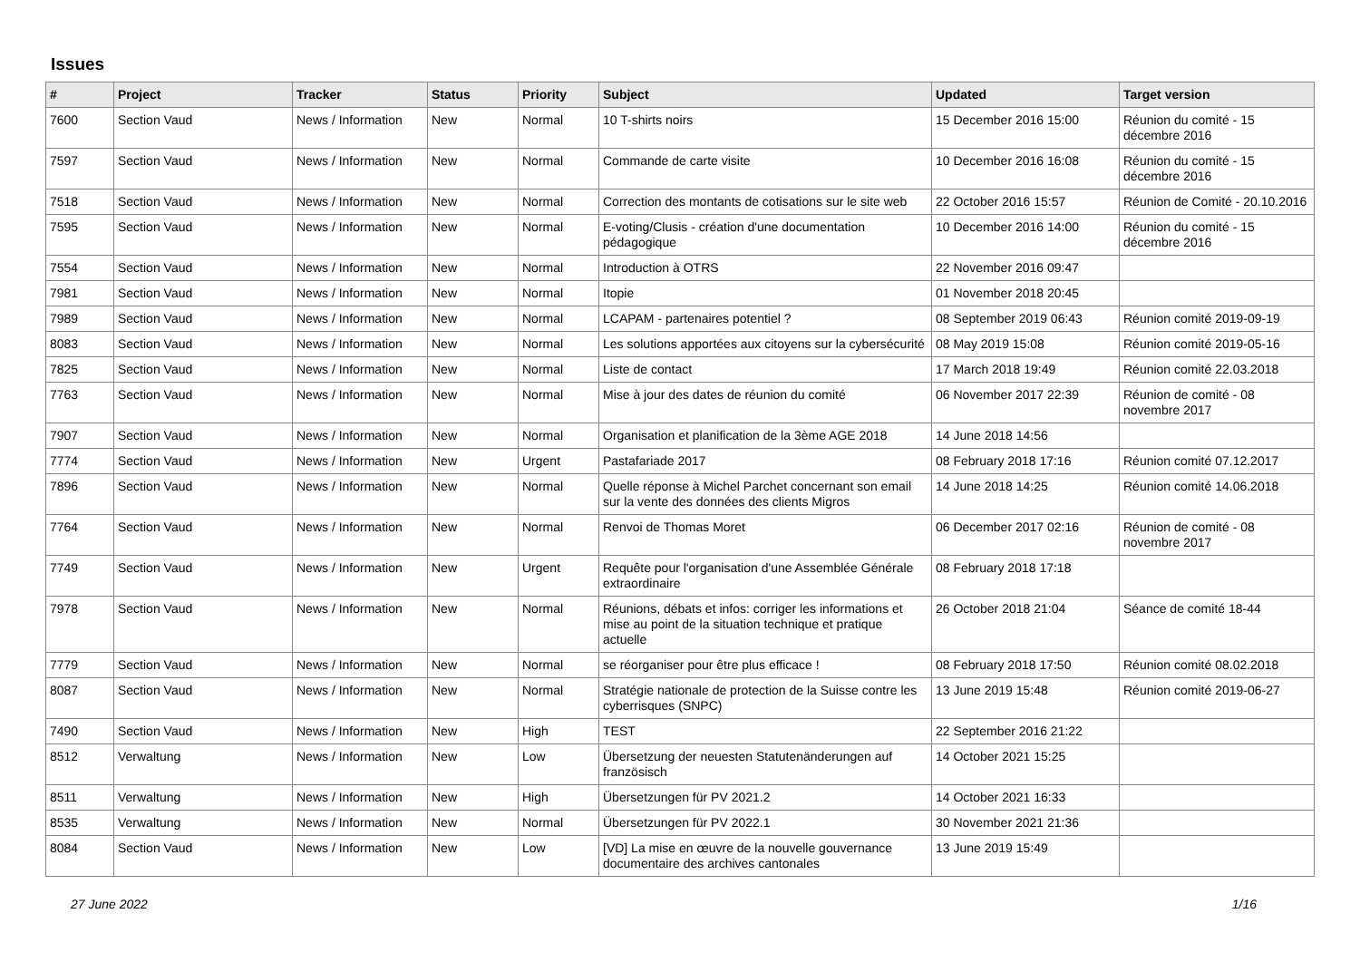Issues
| # | Project | Tracker | Status | Priority | Subject | Updated | Target version |
| --- | --- | --- | --- | --- | --- | --- | --- |
| 7600 | Section Vaud | News / Information | New | Normal | 10 T-shirts noirs | 15 December 2016 15:00 | Réunion du comité - 15 décembre 2016 |
| 7597 | Section Vaud | News / Information | New | Normal | Commande de carte visite | 10 December 2016 16:08 | Réunion du comité - 15 décembre 2016 |
| 7518 | Section Vaud | News / Information | New | Normal | Correction des montants de cotisations sur le site web | 22 October 2016 15:57 | Réunion de Comité - 20.10.2016 |
| 7595 | Section Vaud | News / Information | New | Normal | E-voting/Clusis - création d'une documentation pédagogique | 10 December 2016 14:00 | Réunion du comité - 15 décembre 2016 |
| 7554 | Section Vaud | News / Information | New | Normal | Introduction à OTRS | 22 November 2016 09:47 | |
| 7981 | Section Vaud | News / Information | New | Normal | Itopie | 01 November 2018 20:45 | |
| 7989 | Section Vaud | News / Information | New | Normal | LCAPAM - partenaires potentiel ? | 08 September 2019 06:43 | Réunion comité 2019-09-19 |
| 8083 | Section Vaud | News / Information | New | Normal | Les solutions apportées aux citoyens sur la cybersécurité | 08 May 2019 15:08 | Réunion comité 2019-05-16 |
| 7825 | Section Vaud | News / Information | New | Normal | Liste de contact | 17 March 2018 19:49 | Réunion comité 22.03.2018 |
| 7763 | Section Vaud | News / Information | New | Normal | Mise à jour des dates de réunion du comité | 06 November 2017 22:39 | Réunion de comité - 08 novembre 2017 |
| 7907 | Section Vaud | News / Information | New | Normal | Organisation et planification de la 3ème AGE 2018 | 14 June 2018 14:56 | |
| 7774 | Section Vaud | News / Information | New | Urgent | Pastafariade 2017 | 08 February 2018 17:16 | Réunion comité 07.12.2017 |
| 7896 | Section Vaud | News / Information | New | Normal | Quelle réponse à Michel Parchet concernant son email sur la vente des données des clients Migros | 14 June 2018 14:25 | Réunion comité 14.06.2018 |
| 7764 | Section Vaud | News / Information | New | Normal | Renvoi de Thomas Moret | 06 December 2017 02:16 | Réunion de comité - 08 novembre 2017 |
| 7749 | Section Vaud | News / Information | New | Urgent | Requête pour l'organisation d'une Assemblée Générale extraordinaire | 08 February 2018 17:18 | |
| 7978 | Section Vaud | News / Information | New | Normal | Réunions, débats et infos: corriger les informations et mise au point de la situation technique et pratique actuelle | 26 October 2018 21:04 | Séance de comité 18-44 |
| 7779 | Section Vaud | News / Information | New | Normal | se réorganiser pour être plus efficace ! | 08 February 2018 17:50 | Réunion comité 08.02.2018 |
| 8087 | Section Vaud | News / Information | New | Normal | Stratégie nationale de protection de la Suisse contre les cyberrisques (SNPC) | 13 June 2019 15:48 | Réunion comité 2019-06-27 |
| 7490 | Section Vaud | News / Information | New | High | TEST | 22 September 2016 21:22 | |
| 8512 | Verwaltung | News / Information | New | Low | Übersetzung der neuesten Statutenänderungen auf französisch | 14 October 2021 15:25 | |
| 8511 | Verwaltung | News / Information | New | High | Übersetzungen für PV 2021.2 | 14 October 2021 16:33 | |
| 8535 | Verwaltung | News / Information | New | Normal | Übersetzungen für PV 2022.1 | 30 November 2021 21:36 | |
| 8084 | Section Vaud | News / Information | New | Low | [VD] La mise en œuvre de la nouvelle gouvernance documentaire des archives cantonales | 13 June 2019 15:49 | |
27 June 2022 1/16